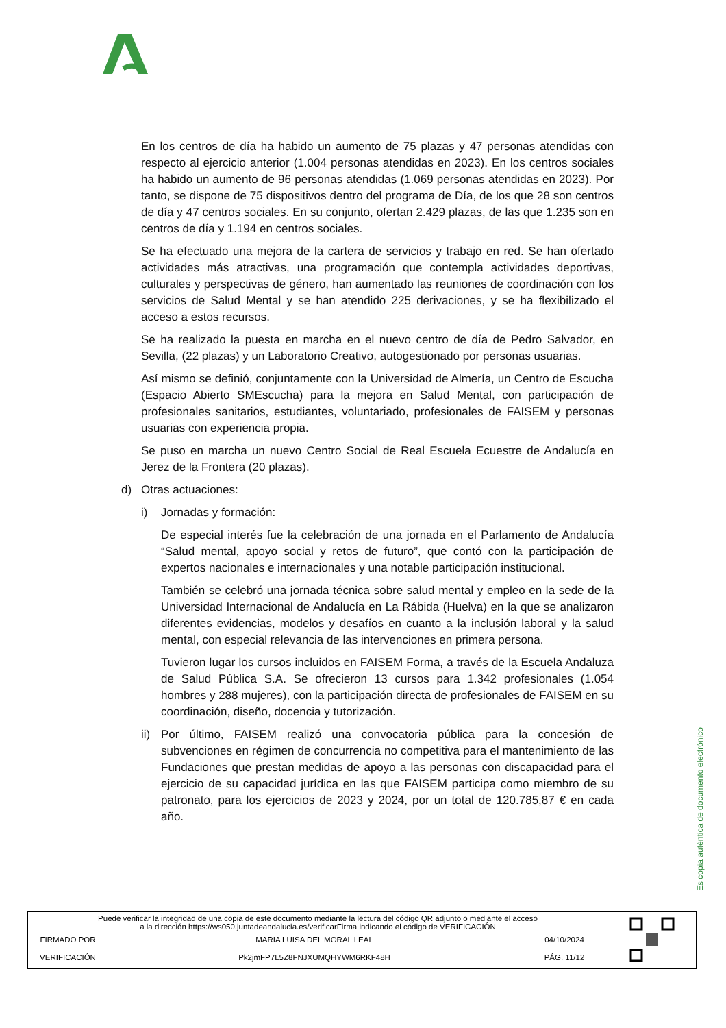En los centros de día ha habido un aumento de 75 plazas y 47 personas atendidas con respecto al ejercicio anterior (1.004 personas atendidas en 2023). En los centros sociales ha habido un aumento de 96 personas atendidas (1.069 personas atendidas en 2023). Por tanto, se dispone de 75 dispositivos dentro del programa de Día, de los que 28 son centros de día y 47 centros sociales. En su conjunto, ofertan 2.429 plazas, de las que 1.235 son en centros de día y 1.194 en centros sociales.
Se ha efectuado una mejora de la cartera de servicios y trabajo en red. Se han ofertado actividades más atractivas, una programación que contempla actividades deportivas, culturales y perspectivas de género, han aumentado las reuniones de coordinación con los servicios de Salud Mental y se han atendido 225 derivaciones, y se ha flexibilizado el acceso a estos recursos.
Se ha realizado la puesta en marcha en el nuevo centro de día de Pedro Salvador, en Sevilla, (22 plazas) y un Laboratorio Creativo, autogestionado por personas usuarias.
Así mismo se definió, conjuntamente con la Universidad de Almería, un Centro de Escucha (Espacio Abierto SMEscucha) para la mejora en Salud Mental, con participación de profesionales sanitarios, estudiantes, voluntariado, profesionales de FAISEM y personas usuarias con experiencia propia.
Se puso en marcha un nuevo Centro Social de Real Escuela Ecuestre de Andalucía en Jerez de la Frontera (20 plazas).
d) Otras actuaciones:
i) Jornadas y formación:
De especial interés fue la celebración de una jornada en el Parlamento de Andalucía “Salud mental, apoyo social y retos de futuro”, que contó con la participación de expertos nacionales e internacionales y una notable participación institucional.
También se celebró una jornada técnica sobre salud mental y empleo en la sede de la Universidad Internacional de Andalucía en La Rábida (Huelva) en la que se analizaron diferentes evidencias, modelos y desafíos en cuanto a la inclusión laboral y la salud mental, con especial relevancia de las intervenciones en primera persona.
Tuvieron lugar los cursos incluidos en FAISEM Forma, a través de la Escuela Andaluza de Salud Pública S.A. Se ofrecieron 13 cursos para 1.342 profesionales (1.054 hombres y 288 mujeres), con la participación directa de profesionales de FAISEM en su coordinación, diseño, docencia y tutorización.
ii)
Por último, FAISEM realizó una convocatoria pública para la concesión de subvenciones en régimen de concurrencia no competitiva para el mantenimiento de las Fundaciones que prestan medidas de apoyo a las personas con discapacidad para el ejercicio de su capacidad jurídica en las que FAISEM participa como miembro de su patronato, para los ejercicios de 2023 y 2024, por un total de 120.785,87 € en cada año.
Es copia auténtica de documento electrónico
| Puede verificar la integridad de una copia de este documento mediante la lectura del código QR adjunto o mediante el acceso a la dirección https://ws050.juntadeandalucia.es/verificarFirma indicando el código de VERIFICACIÓN | | | |
| FIRMADO POR | MARIA LUISA DEL MORAL LEAL | 04/10/2024 | |
| VERIFICACIÓN | Pk2jmFP7L5Z8FNJXUMQHYWM6RKF48H | PÁG. 11/12 | |